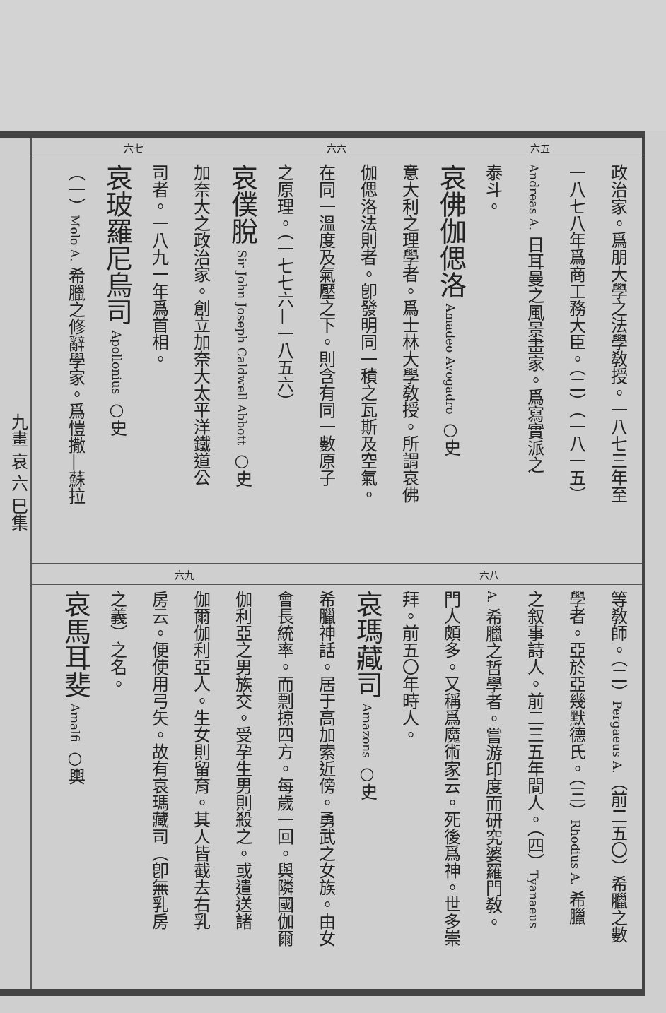九畫 哀 六 巳集
六七 六六 六五
政治家。爲朋大學之法學敎授。一八七三年至
一八七八年爲商工務大臣。（二）（一八一五）
Andreas A. 日耳曼之風景畫家。爲寫實派之
泰斗。
哀佛伽偲洛 Amadeo Avogadro ○史
意大利之理學者。爲士林大學敎授。所謂哀佛
伽偲洛法則者。卽發明同一積之瓦斯及空氣。
在同一溫度及氣壓之下。則含有同一數原子
之原理。（一七七六—一八五六）
哀僕脫 Sir John Joseph Caldwell Abbott ○史
加奈大之政治家。創立加奈大太平洋鐵道公
司者。一八九一年爲首相。
哀玻羅尼烏司 Apollonius ○史
（一）Molo A. 希臘之修辭學家。爲愷撒—蘇拉
六九 六八
等敎師。（二）Pergaeus A.（前二五〇）希臘之數
學者。亞於亞幾默德氏。（三）Rhodius A. 希臘
之叙事詩人。前二三五年間人。（四）Tyanaeus
A. 希臘之哲學者。嘗游印度而研究婆羅門敎。
門人頗多。又稱爲魔術家云。死後爲神。世多崇
拜。前五〇年時人。
哀瑪藏司 Amazons ○史
希臘神話。居于高加索近傍。勇武之女族。由女
會長統率。而剽掠四方。每歲一回。與隣國伽爾
伽利亞之男族交。受孕生男則殺之。或遣送諸
伽爾伽利亞人。生女則留育。其人皆截去右乳
房云。便使用弓矢。故有哀瑪藏司（卽無乳房
之義）之名。
哀馬耳斐 Amalfi ○輿